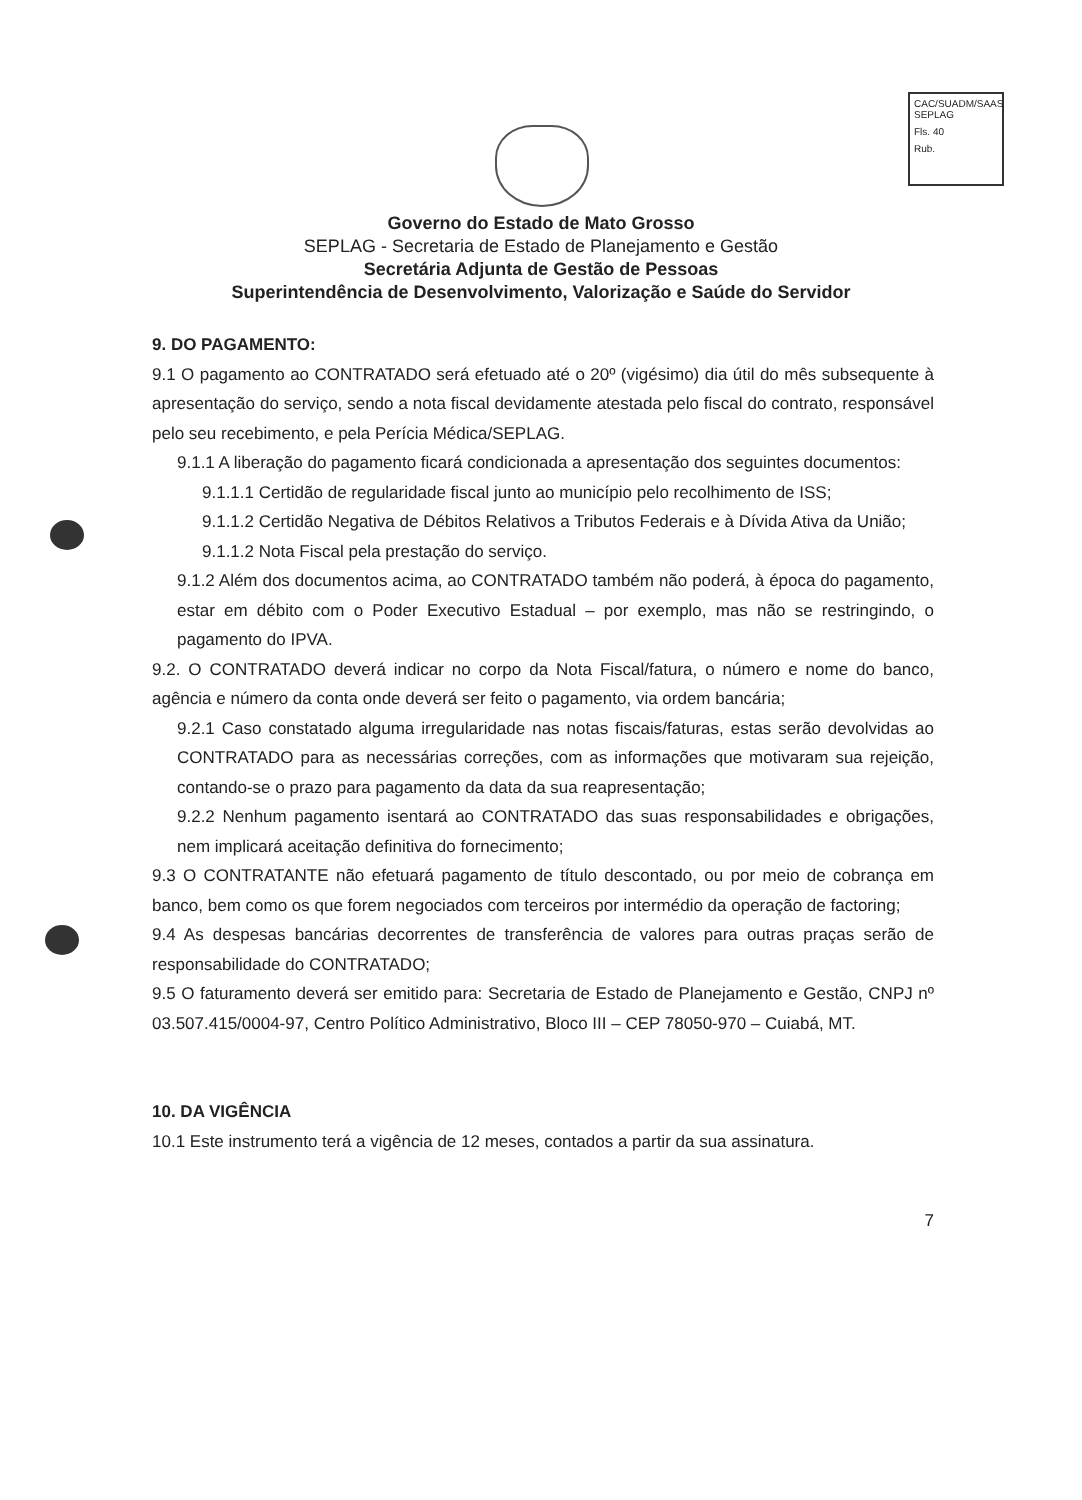CAC/SUADM/SAAS
SEPLAG
Fls. 40
Rub.
Governo do Estado de Mato Grosso
SEPLAG - Secretaria de Estado de Planejamento e Gestão
Secretária Adjunta de Gestão de Pessoas
Superintendência de Desenvolvimento, Valorização e Saúde do Servidor
9. DO PAGAMENTO:
9.1 O pagamento ao CONTRATADO será efetuado até o 20º (vigésimo) dia útil do mês subsequente à apresentação do serviço, sendo a nota fiscal devidamente atestada pelo fiscal do contrato, responsável pelo seu recebimento, e pela Perícia Médica/SEPLAG.
9.1.1 A liberação do pagamento ficará condicionada a apresentação dos seguintes documentos:
9.1.1.1 Certidão de regularidade fiscal junto ao município pelo recolhimento de ISS;
9.1.1.2 Certidão Negativa de Débitos Relativos a Tributos Federais e à Dívida Ativa da União;
9.1.1.2 Nota Fiscal pela prestação do serviço.
9.1.2 Além dos documentos acima, ao CONTRATADO também não poderá, à época do pagamento, estar em débito com o Poder Executivo Estadual – por exemplo, mas não se restringindo, o pagamento do IPVA.
9.2. O CONTRATADO deverá indicar no corpo da Nota Fiscal/fatura, o número e nome do banco, agência e número da conta onde deverá ser feito o pagamento, via ordem bancária;
9.2.1 Caso constatado alguma irregularidade nas notas fiscais/faturas, estas serão devolvidas ao CONTRATADO para as necessárias correções, com as informações que motivaram sua rejeição, contando-se o prazo para pagamento da data da sua reapresentação;
9.2.2 Nenhum pagamento isentará ao CONTRATADO das suas responsabilidades e obrigações, nem implicará aceitação definitiva do fornecimento;
9.3 O CONTRATANTE não efetuará pagamento de título descontado, ou por meio de cobrança em banco, bem como os que forem negociados com terceiros por intermédio da operação de factoring;
9.4 As despesas bancárias decorrentes de transferência de valores para outras praças serão de responsabilidade do CONTRATADO;
9.5 O faturamento deverá ser emitido para: Secretaria de Estado de Planejamento e Gestão, CNPJ nº 03.507.415/0004-97, Centro Político Administrativo, Bloco III – CEP 78050-970 – Cuiabá, MT.
10. DA VIGÊNCIA
10.1 Este instrumento terá a vigência de 12 meses, contados a partir da sua assinatura.
7